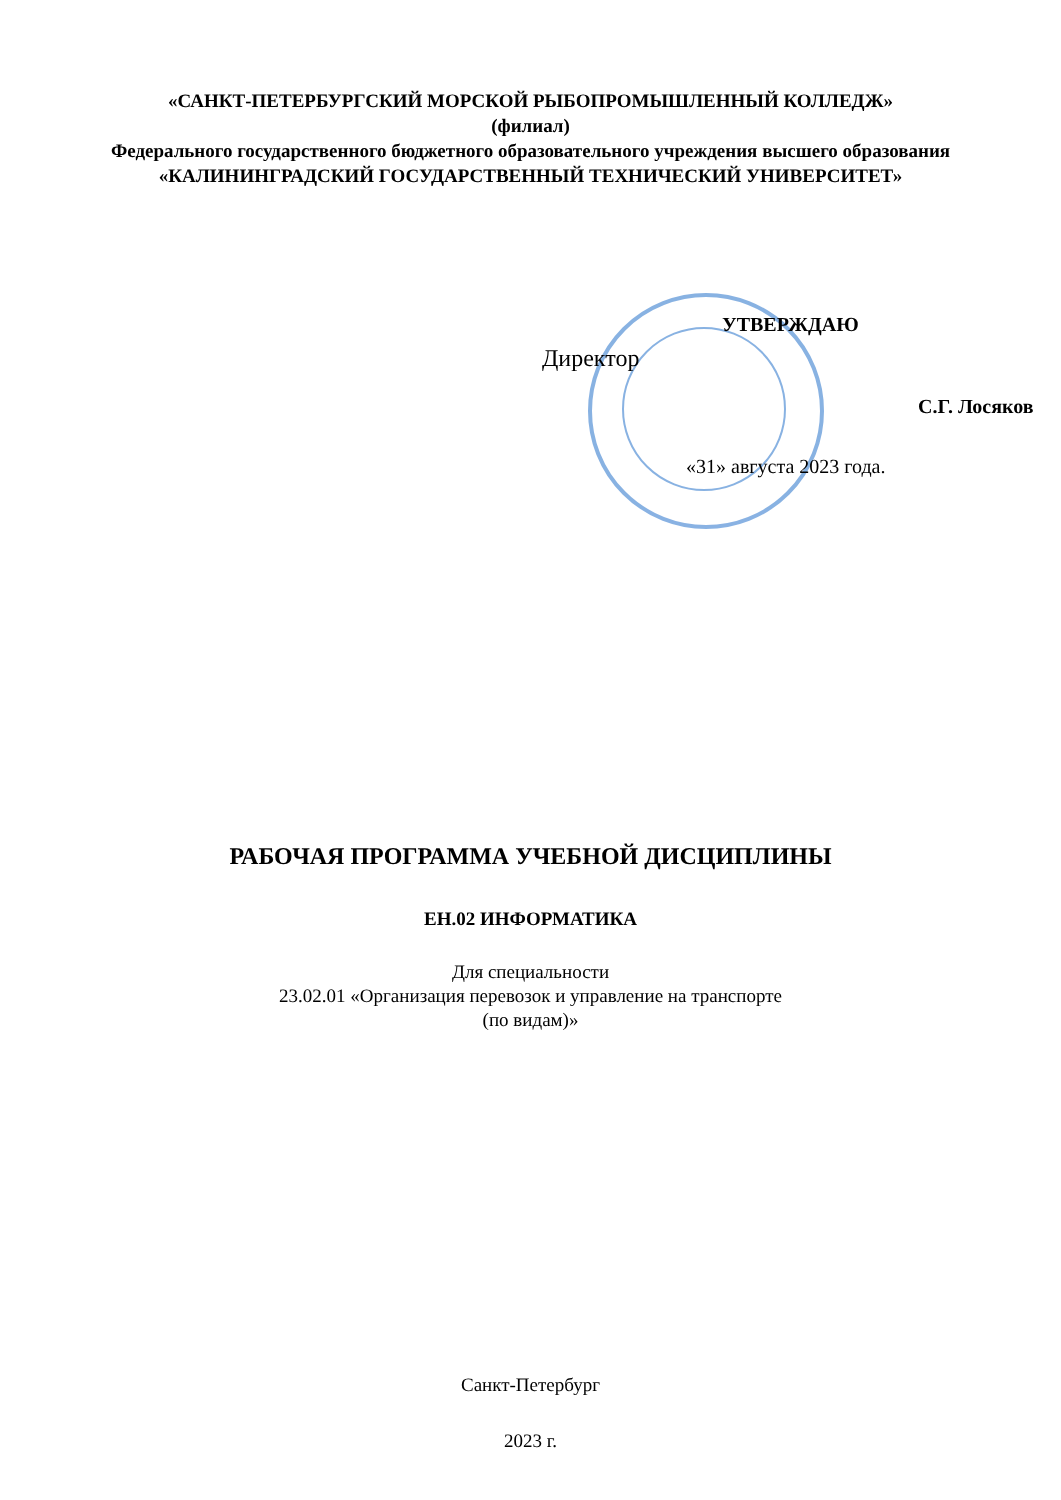«САНКТ-ПЕТЕРБУРГСКИЙ МОРСКОЙ РЫБОПРОМЫШЛЕННЫЙ КОЛЛЕДЖ»
(филиал)
Федерального государственного бюджетного образовательного учреждения высшего образования
«КАЛИНИНГРАДСКИЙ ГОСУДАРСТВЕННЫЙ ТЕХНИЧЕСКИЙ УНИВЕРСИТЕТ»
УТВЕРЖДАЮ
Директор
С.Г. Лосяков
«31» августа 2023 года.
РАБОЧАЯ ПРОГРАММА УЧЕБНОЙ ДИСЦИПЛИНЫ
ЕН.02 ИНФОРМАТИКА
Для специальности
23.02.01 «Организация перевозок и управление на транспорте
(по видам)»
Санкт-Петербург
2023 г.